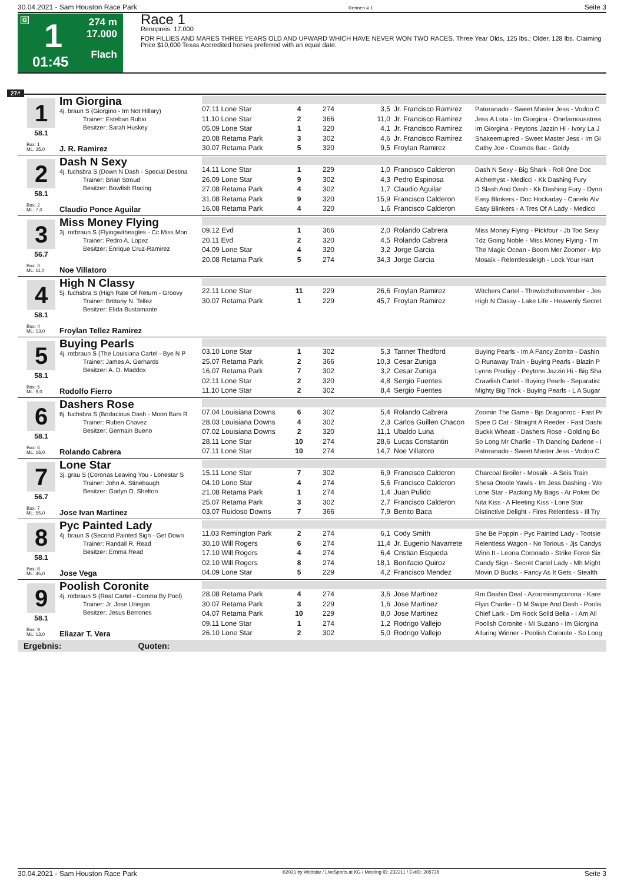30.04.2021 - Sam Houston Race Park Rennen # 1 Seite 3
G 1
274 m
17.000
Flach 01:45
Race 1
Rennpreis: 17.000
FOR FILLIES AND MARES THREE YEARS OLD AND UPWARD WHICH HAVE NEVER WON TWO RACES. Three Year Olds, 125 lbs.; Older, 128 lbs. Claiming Price $10,000 Texas Accredited horses preferred with an equal date.
274
1 Im Giorgina
4j. braun S (Giorgino - Im Not Hillary)
Trainer: Esteban Rubio
Besitzer: Sarah Huskey
58.1
Box: 1
ML: 35,0
J. R. Ramirez
| 07.11 Lone Star | 4 | 274 | 3,5 | Jr. Francisco Ramirez | Patoranado - Sweet Master Jess - Vodoo C |
| 11.10 Lone Star | 2 | 366 | 11,0 | Jr. Francisco Ramirez | Jess A Lota - Im Giorgina - Onefamousstrea |
| 05.09 Lone Star | 1 | 320 | 4,1 | Jr. Francisco Ramirez | Im Giorgina - Peytons Jazzin Hi - Ivory La J |
| 20.08 Retama Park | 3 | 302 | 4,6 | Jr. Francisco Ramirez | Shakeemupred - Sweet Master Jess - Im Gi |
| 30.07 Retama Park | 5 | 320 | 9,5 | Froylan Ramirez | Cathy Joe - Cosmos Bac - Goldy |
2 Dash N Sexy
4j. fuchsbra S (Down N Dash - Special Destina
Trainer: Brian Stroud
Besitzer: Bowfish Racing
58.1
Box: 2
ML: 7,0
Claudio Ponce Aguilar
| 14.11 Lone Star | 1 | 229 | 1,0 | Francisco Calderon | Dash N Sexy - Big Shark - Roll One Doc |
| 26.09 Lone Star | 9 | 302 | 4,3 | Pedro Espinosa | Alchemyst - Medicci - Kk Dashing Fury |
| 27.08 Retama Park | 4 | 302 | 1,7 | Claudio Aguilar | D Slash And Dash - Kk Dashing Fury - Dyno |
| 31.08 Retama Park | 9 | 320 | 15,9 | Francisco Calderon | Easy Blinkers - Doc Hockaday - Canelo Alv |
| 16.08 Retama Park | 4 | 320 | 1,6 | Francisco Calderon | Easy Blinkers - A Tres Of A Lady - Medicci |
3 Miss Money Flying
3j. rotbraun S (Flyingwitheagles - Cc Miss Mon
Trainer: Pedro A. Lopez
Besitzer: Enrique Cruz-Ramirez
56.7
Box: 3
ML: 11,0
Noe Villatoro
| 09.12 Evd | 1 | 366 | 2,0 | Rolando Cabrera | Miss Money Flying - Pickfour - Jb Too Sexy |
| 20.11 Evd | 2 | 320 | 4,5 | Rolando Cabrera | Tdz Going Noble - Miss Money Flying - Tm |
| 04.09 Lone Star | 4 | 320 | 3,2 | Jorge Garcia | The Magic Ocean - Boom Mer Zoomer - Mp |
| 20.08 Retama Park | 5 | 274 | 34,3 | Jorge Garcia | Mosaik - Relentlessleigh - Lock Your Hart |
4 High N Classy
5j. fuchsbra S (High Rate Of Return - Groovy
Trainer: Brittany N. Tellez
Besitzer: Elida Bustamante
58.1
Box: 4
ML: 13,0
Froylan Tellez Ramirez
| 22.11 Lone Star | 11 | 229 | 26,6 | Froylan Ramirez | Witchers Cartel - Thewitchofnovember - Jes |
| 30.07 Retama Park | 1 | 229 | 45,7 | Froylan Ramirez | High N Classy - Lake Life - Heavenly Secret |
5 Buying Pearls
4j. rotbraun S (The Louisiana Cartel - Bye N P
Trainer: James A. Gerhards
Besitzer: A. D. Maddox
58.1
Box: 5
ML: 9,0
Rodolfo Fierro
| 03.10 Lone Star | 1 | 302 | 5,3 | Tanner Thedford | Buying Pearls - Im A Fancy Zorrito - Dashin |
| 25.07 Retama Park | 2 | 366 | 10,3 | Cesar Zuniga | D Runaway Train - Buying Pearls - Blazin P |
| 16.07 Retama Park | 7 | 302 | 3,2 | Cesar Zuniga | Lynns Prodigy - Peytons Jazzin Hi - Big Sha |
| 02.11 Lone Star | 2 | 320 | 4,8 | Sergio Fuentes | Crawfish Cartel - Buying Pearls - Separatist |
| 11.10 Lone Star | 2 | 302 | 8,4 | Sergio Fuentes | Mighty Big Trick - Buying Pearls - L A Sugar |
6 Dashers Rose
6j. fuchsbra S (Bodacious Dash - Moon Bars R
Trainer: Ruben Chavez
Besitzer: Germain Bueno
58.1
Box: 6
ML: 16,0
Rolando Cabrera
| 07.04 Louisiana Downs | 6 | 302 | 5,4 | Rolando Cabrera | Zoomin The Game - Bjs Dragonroc - Fast Pr |
| 28.03 Louisiana Downs | 4 | 302 | 2,3 | Carlos Guillen Chacon | Spee D Cat - Straight A Reeder - Fast Dashi |
| 07.02 Louisiana Downs | 2 | 320 | 11,1 | Ubaldo Luna | Buckk Wheatt - Dashers Rose - Golding Bo |
| 28.11 Lone Star | 10 | 274 | 28,6 | Lucas Constantin | So Long Mr Charlie - Th Dancing Darlene - I |
| 07.11 Lone Star | 10 | 274 | 14,7 | Noe Villatoro | Patoranado - Sweet Master Jess - Vodoo C |
7 Lone Star
3j. grau S (Coronas Leaving You - Lonestar S
Trainer: John A. Stinebaugh
Besitzer: Garlyn O. Shelton
56.7
Box: 7
ML: 55,0
Jose Ivan Martinez
| 15.11 Lone Star | 7 | 302 | 6,9 | Francisco Calderon | Charcoal Broiler - Mosaik - A Seis Train |
| 04.10 Lone Star | 4 | 274 | 5,6 | Francisco Calderon | Shesa Otoole Yawls - Im Jess Dashing - Wo |
| 21.08 Retama Park | 1 | 274 | 1,4 | Juan Pulido | Lone Star - Packing My Bags - Ar Poker Do |
| 25.07 Retama Park | 3 | 302 | 2,7 | Francisco Calderon | Nita Kiss - A Fleeting Kiss - Lone Star |
| 03.07 Ruidoso Downs | 7 | 366 | 7,9 | Benito Baca | Distinctive Delight - Fires Relentless - Ill Try |
8 Pyc Painted Lady
4j. braun S (Second Painted Sign - Get Down
Trainer: Randall R. Read
Besitzer: Emma Read
58.1
Box: 8
ML: 45,0
Jose Vega
| 11.03 Remington Park | 2 | 274 | 6,1 | Cody Smith | She Be Poppin - Pyc Painted Lady - Tootsie |
| 30.10 Will Rogers | 6 | 274 | 11,4 | Jr. Eugenio Navarrete | Relentless Wagon - No Torious - Jjs Candys |
| 17.10 Will Rogers | 4 | 274 | 6,4 | Cristian Esqueda | Winn It - Leona Coronado - Strike Force Six |
| 02.10 Will Rogers | 8 | 274 | 18,1 | Bonifacio Quiroz | Candy Sign - Secret Cartel Lady - Mh Might |
| 04.09 Lone Star | 5 | 229 | 4,2 | Francisco Mendez | Movin D Bucks - Fancy As It Gets - Stealth |
9 Poolish Coronite
4j. rotbraun S (Real Cartel - Corona By Pool)
Trainer: Jr. Jose Uriegas
Besitzer: Jesus Berrones
58.1
Box: 9
ML: 13,0
Eliazar T. Vera
| 28.08 Retama Park | 4 | 274 | 3,6 | Jose Martinez | Rm Dashin Deal - Azoominmycorona - Kare |
| 30.07 Retama Park | 3 | 229 | 1,6 | Jose Martinez | Flyin Charlie - D M Swipe And Dash - Poolis |
| 04.07 Retama Park | 10 | 229 | 8,0 | Jose Martinez | Chief Lark - Dm Rock Solid Bella - I Am All |
| 09.11 Lone Star | 1 | 274 | 1,2 | Rodrigo Vallejo | Poolish Coronite - Mi Suzano - Im Giorgina |
| 26.10 Lone Star | 2 | 302 | 5,0 | Rodrigo Vallejo | Alluring Winner - Poolish Coronite - So Long |
Ergebnis: Quoten:
30.04.2021 - Sam Houston Race Park ©2021 by Wettstar / LiveSports.at KG / Meeting ID: 232211 / ExtID: 205738 Seite 3